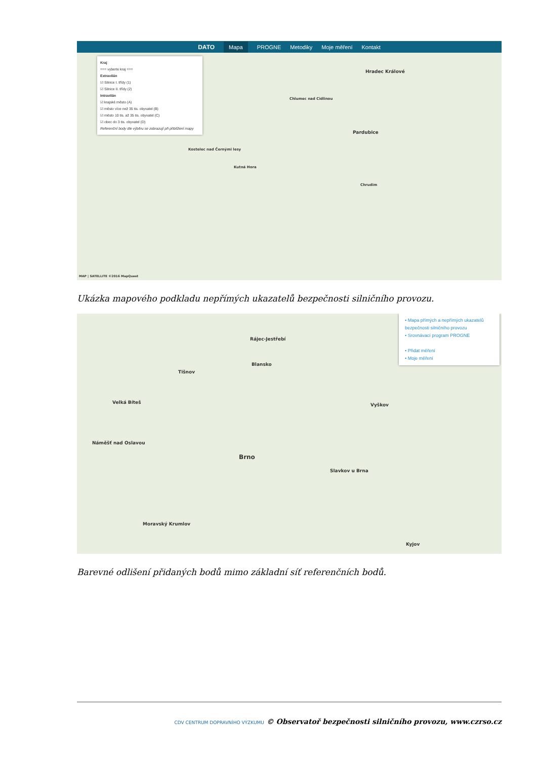DATO Mapa PROGNE Metodiky Moje měření Kontakt
Kraj
=== vyberte kraj ===
Extravilán
☑ Silnice I. třídy (1)
☑ Silnice II. třídy (2)
Intravilán
☑ krajské město (A)
☑ město více než 35 tis. obyvatel (B)
☑ město 10 tis. až 35 tis. obyvatel (C)
☑ obec do 3 tis. obyvatel (D)
Referenční body dle výběru se zobrazují při přiblížení mapy
Hradec Králové
Pardubice
Chlumec nad Cidlinou
Kutná Hora
Kostelec nad Černými lesy
Chrudim
MAP | SATELLITE ©2016 MapQuest
Ukázka mapového podkladu nepřímých ukazatelů bezpečnosti silničního provozu.
• Mapa přímých a nepřímých ukazatelů bezpečnosti silničního provozu
• Srovnávací program PROGNE
• Přidat měření
• Moje měření
Brno
Rájec-Jestřebí
Blansko
Tišnov
Velká Bíteš
Náměšť nad Oslavou
Vyškov
Slavkov u Brna
Moravský Krumlov
Kyjov
Barevné odlišení přidaných bodů mimo základní síť referenčních bodů.
CDV CENTRUM DOPRAVNÍHO VÝZKUMU © Observatoř bezpečnosti silničního provozu, www.czrso.cz